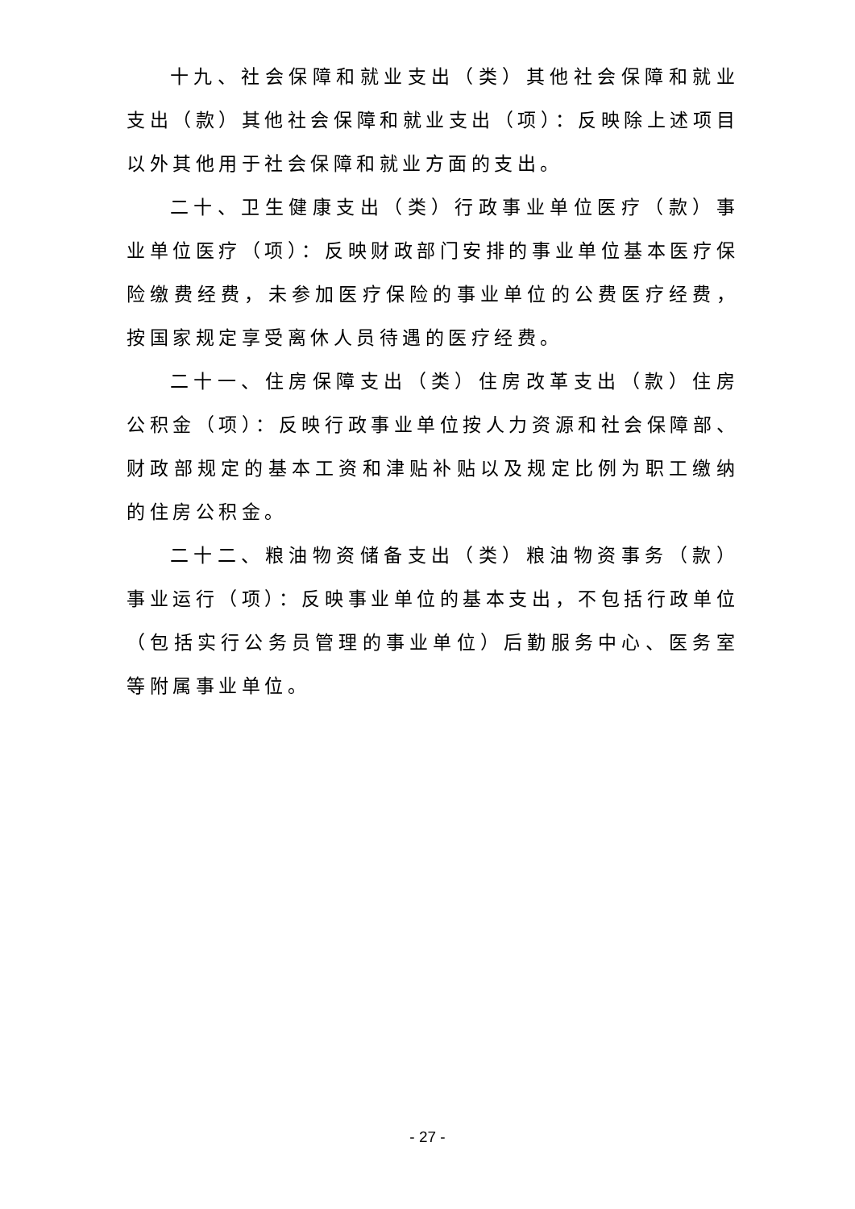十九、社会保障和就业支出（类）其他社会保障和就业支出（款）其他社会保障和就业支出（项）：反映除上述项目以外其他用于社会保障和就业方面的支出。
二十、卫生健康支出（类）行政事业单位医疗（款）事业单位医疗（项）：反映财政部门安排的事业单位基本医疗保险缴费经费，未参加医疗保险的事业单位的公费医疗经费，按国家规定享受离休人员待遇的医疗经费。
二十一、住房保障支出（类）住房改革支出（款）住房公积金（项）：反映行政事业单位按人力资源和社会保障部、财政部规定的基本工资和津贴补贴以及规定比例为职工缴纳的住房公积金。
二十二、粮油物资储备支出（类）粮油物资事务（款）事业运行（项）：反映事业单位的基本支出，不包括行政单位（包括实行公务员管理的事业单位）后勤服务中心、医务室等附属事业单位。
- 27 -